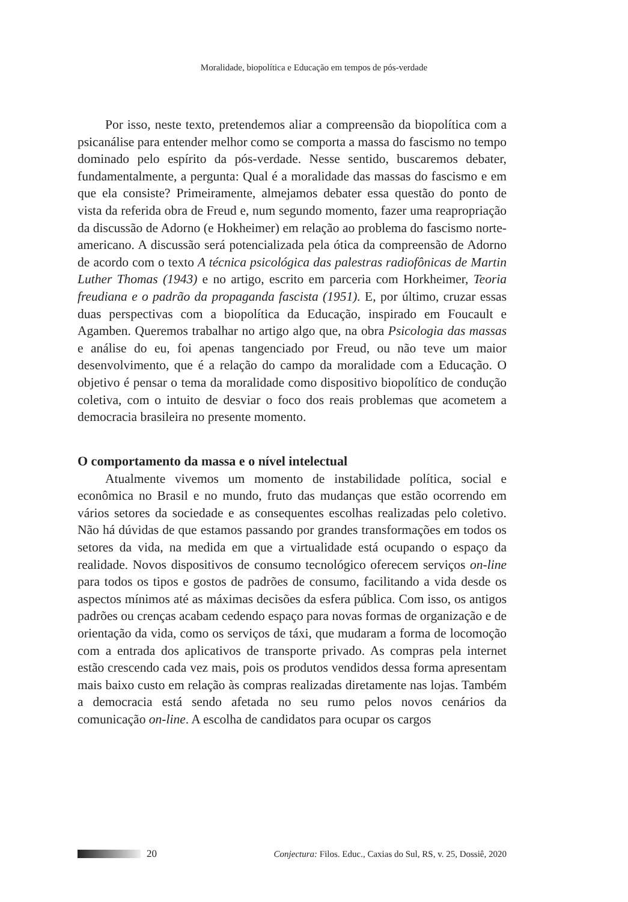Moralidade, biopolítica e Educação em tempos de pós-verdade
Por isso, neste texto, pretendemos aliar a compreensão da biopolítica com a psicanálise para entender melhor como se comporta a massa do fascismo no tempo dominado pelo espírito da pós-verdade. Nesse sentido, buscaremos debater, fundamentalmente, a pergunta: Qual é a moralidade das massas do fascismo e em que ela consiste? Primeiramente, almejamos debater essa questão do ponto de vista da referida obra de Freud e, num segundo momento, fazer uma reapropriação da discussão de Adorno (e Hokheimer) em relação ao problema do fascismo norte-americano. A discussão será potencializada pela ótica da compreensão de Adorno de acordo com o texto A técnica psicológica das palestras radiofônicas de Martin Luther Thomas (1943) e no artigo, escrito em parceria com Horkheimer, Teoria freudiana e o padrão da propaganda fascista (1951). E, por último, cruzar essas duas perspectivas com a biopolítica da Educação, inspirado em Foucault e Agamben. Queremos trabalhar no artigo algo que, na obra Psicologia das massas e análise do eu, foi apenas tangenciado por Freud, ou não teve um maior desenvolvimento, que é a relação do campo da moralidade com a Educação. O objetivo é pensar o tema da moralidade como dispositivo biopolítico de condução coletiva, com o intuito de desviar o foco dos reais problemas que acometem a democracia brasileira no presente momento.
O comportamento da massa e o nível intelectual
Atualmente vivemos um momento de instabilidade política, social e econômica no Brasil e no mundo, fruto das mudanças que estão ocorrendo em vários setores da sociedade e as consequentes escolhas realizadas pelo coletivo. Não há dúvidas de que estamos passando por grandes transformações em todos os setores da vida, na medida em que a virtualidade está ocupando o espaço da realidade. Novos dispositivos de consumo tecnológico oferecem serviços on-line para todos os tipos e gostos de padrões de consumo, facilitando a vida desde os aspectos mínimos até as máximas decisões da esfera pública. Com isso, os antigos padrões ou crenças acabam cedendo espaço para novas formas de organização e de orientação da vida, como os serviços de táxi, que mudaram a forma de locomoção com a entrada dos aplicativos de transporte privado. As compras pela internet estão crescendo cada vez mais, pois os produtos vendidos dessa forma apresentam mais baixo custo em relação às compras realizadas diretamente nas lojas. Também a democracia está sendo afetada no seu rumo pelos novos cenários da comunicação on-line. A escolha de candidatos para ocupar os cargos
20 Conjectura: Filos. Educ., Caxias do Sul, RS, v. 25, Dossiê, 2020